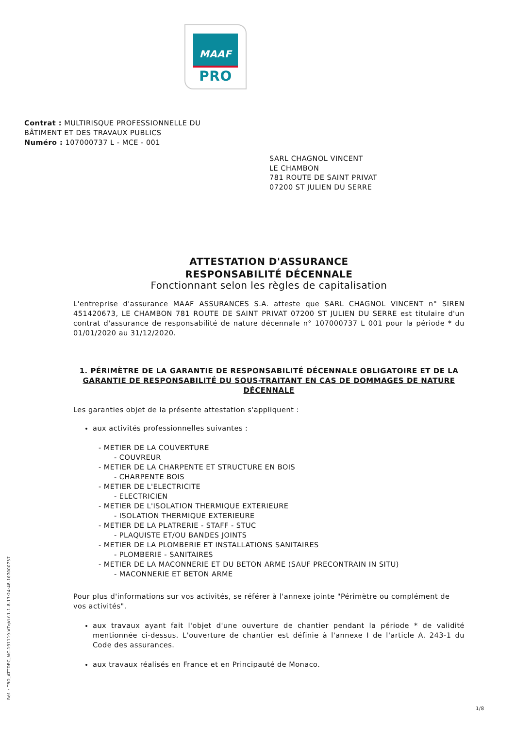MAAF
PRO
Contrat : MULTIRISQUE PROFESSIONNELLE DU
BÂTIMENT ET DES TRAVAUX PUBLICS
Numéro : 107000737 L - MCE - 001
SARL CHAGNOL VINCENT
LE CHAMBON
781 ROUTE DE SAINT PRIVAT
07200 ST JULIEN DU SERRE
ATTESTATION D'ASSURANCE
RESPONSABILITÉ DÉCENNALE
Fonctionnant selon les règles de capitalisation
L'entreprise d'assurance MAAF ASSURANCES S.A. atteste que SARL CHAGNOL VINCENT n° SIREN 451420673, LE CHAMBON 781 ROUTE DE SAINT PRIVAT 07200 ST JULIEN DU SERRE est titulaire d'un contrat d'assurance de responsabilité de nature décennale n° 107000737 L 001 pour la période * du 01/01/2020 au 31/12/2020.
1. PÉRIMÈTRE DE LA GARANTIE DE RESPONSABILITÉ DÉCENNALE OBLIGATOIRE ET DE LA GARANTIE DE RESPONSABILITÉ DU SOUS-TRAITANT EN CAS DE DOMMAGES DE NATURE DÉCENNALE
Les garanties objet de la présente attestation s'appliquent :
aux activités professionnelles suivantes :
- METIER DE LA COUVERTURE
- COUVREUR
- METIER DE LA CHARPENTE ET STRUCTURE EN BOIS
- CHARPENTE BOIS
- METIER DE L'ELECTRICITE
- ELECTRICIEN
- METIER DE L'ISOLATION THERMIQUE EXTERIEURE
- ISOLATION THERMIQUE EXTERIEURE
- METIER DE LA PLATRERIE - STAFF - STUC
- PLAQUISTE ET/OU BANDES JOINTS
- METIER DE LA PLOMBERIE ET INSTALLATIONS SANITAIRES
- PLOMBERIE - SANITAIRES
- METIER DE LA MACONNERIE ET DU BETON ARME (SAUF PRECONTRAIN IN SITU)
- MACONNERIE ET BETON ARME
Pour plus d'informations sur vos activités, se référer à l'annexe jointe "Périmètre ou complément de vos activités".
aux travaux ayant fait l'objet d'une ouverture de chantier pendant la période * de validité mentionnée ci-dessus. L'ouverture de chantier est définie à l'annexe I de l'article A. 243-1 du Code des assurances.
aux travaux réalisés en France et en Principauté de Monaco.
Réf. : TBO_ATTDEC_MC-191119-VTqVLf-1-1-8-17:24:48-107000737
1/8